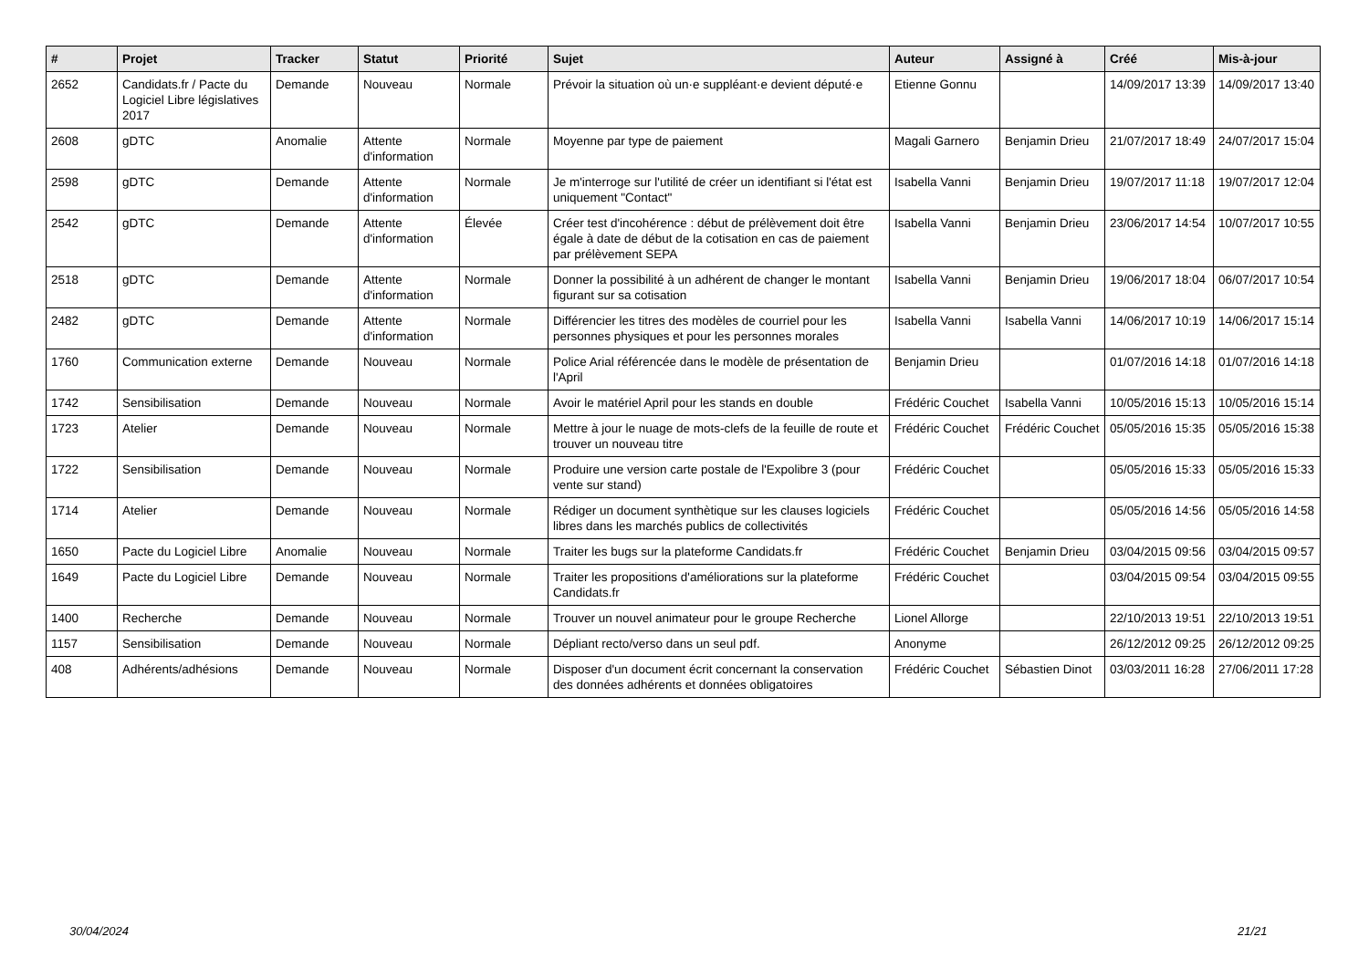| # | Projet | Tracker | Statut | Priorité | Sujet | Auteur | Assigné à | Créé | Mis-à-jour |
| --- | --- | --- | --- | --- | --- | --- | --- | --- | --- |
| 2652 | Candidats.fr / Pacte du Logiciel Libre législatives 2017 | Demande | Nouveau | Normale | Prévoir la situation où un·e suppléant·e devient député·e | Etienne Gonnu | | 14/09/2017 13:39 | 14/09/2017 13:40 |
| 2608 | gDTC | Anomalie | Attente d'information | Normale | Moyenne par type de paiement | Magali Garnero | Benjamin Drieu | 21/07/2017 18:49 | 24/07/2017 15:04 |
| 2598 | gDTC | Demande | Attente d'information | Normale | Je m'interroge sur l'utilité de créer un identifiant si l'état est uniquement "Contact" | Isabella Vanni | Benjamin Drieu | 19/07/2017 11:18 | 19/07/2017 12:04 |
| 2542 | gDTC | Demande | Attente d'information | Élevée | Créer test d'incohérence : début de prélèvement doit être égale à date de début de la cotisation en cas de paiement par prélèvement SEPA | Isabella Vanni | Benjamin Drieu | 23/06/2017 14:54 | 10/07/2017 10:55 |
| 2518 | gDTC | Demande | Attente d'information | Normale | Donner la possibilité à un adhérent de changer le montant figurant sur sa cotisation | Isabella Vanni | Benjamin Drieu | 19/06/2017 18:04 | 06/07/2017 10:54 |
| 2482 | gDTC | Demande | Attente d'information | Normale | Différencier les titres des modèles de courriel pour les personnes physiques et pour les personnes morales | Isabella Vanni | Isabella Vanni | 14/06/2017 10:19 | 14/06/2017 15:14 |
| 1760 | Communication externe | Demande | Nouveau | Normale | Police Arial référencée dans le modèle de présentation de l'April | Benjamin Drieu | | 01/07/2016 14:18 | 01/07/2016 14:18 |
| 1742 | Sensibilisation | Demande | Nouveau | Normale | Avoir le matériel April pour les stands en double | Frédéric Couchet | Isabella Vanni | 10/05/2016 15:13 | 10/05/2016 15:14 |
| 1723 | Atelier | Demande | Nouveau | Normale | Mettre à jour le nuage de mots-clefs de la feuille de route et trouver un nouveau titre | Frédéric Couchet | Frédéric Couchet | 05/05/2016 15:35 | 05/05/2016 15:38 |
| 1722 | Sensibilisation | Demande | Nouveau | Normale | Produire une version carte postale de l'Expolibre 3 (pour vente sur stand) | Frédéric Couchet | | 05/05/2016 15:33 | 05/05/2016 15:33 |
| 1714 | Atelier | Demande | Nouveau | Normale | Rédiger un document synthètique sur les clauses logiciels libres dans les marchés publics de collectivités | Frédéric Couchet | | 05/05/2016 14:56 | 05/05/2016 14:58 |
| 1650 | Pacte du Logiciel Libre | Anomalie | Nouveau | Normale | Traiter les bugs sur la plateforme Candidats.fr | Frédéric Couchet | Benjamin Drieu | 03/04/2015 09:56 | 03/04/2015 09:57 |
| 1649 | Pacte du Logiciel Libre | Demande | Nouveau | Normale | Traiter les propositions d'améliorations sur la plateforme Candidats.fr | Frédéric Couchet | | 03/04/2015 09:54 | 03/04/2015 09:55 |
| 1400 | Recherche | Demande | Nouveau | Normale | Trouver un nouvel animateur pour le groupe Recherche | Lionel Allorge | | 22/10/2013 19:51 | 22/10/2013 19:51 |
| 1157 | Sensibilisation | Demande | Nouveau | Normale | Dépliant recto/verso dans un seul pdf. | Anonyme | | 26/12/2012 09:25 | 26/12/2012 09:25 |
| 408 | Adhérents/adhésions | Demande | Nouveau | Normale | Disposer d'un document écrit concernant la conservation des données adhérents et données obligatoires | Frédéric Couchet | Sébastien Dinot | 03/03/2011 16:28 | 27/06/2011 17:28 |
30/04/2024 21/21